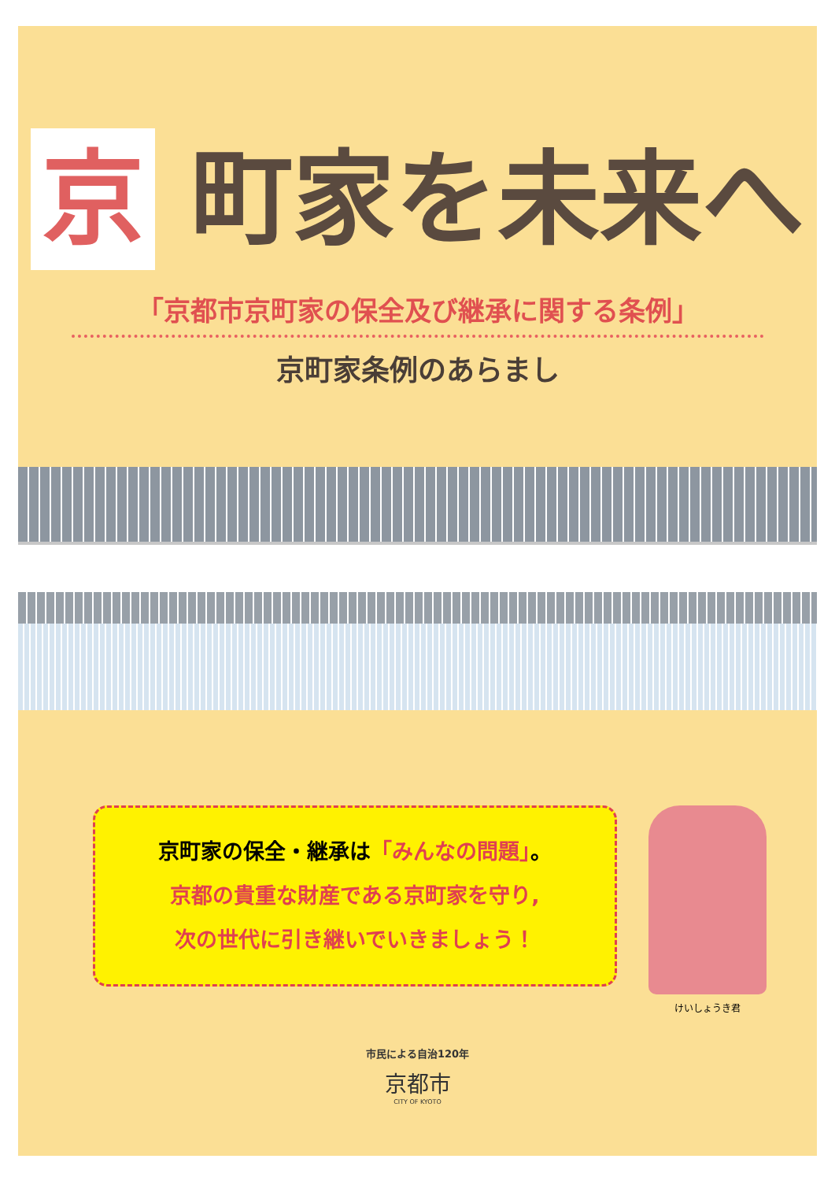京 町家を未来へ
「京都市京町家の保全及び継承に関する条例」
京町家条例のあらまし
京町家の保全・継承は「みんなの問題」。
京都の貴重な財産である京町家を守り,
次の世代に引き継いでいきましょう！
けいしょうき君
市民による自治120年
京都市
CITY OF KYOTO